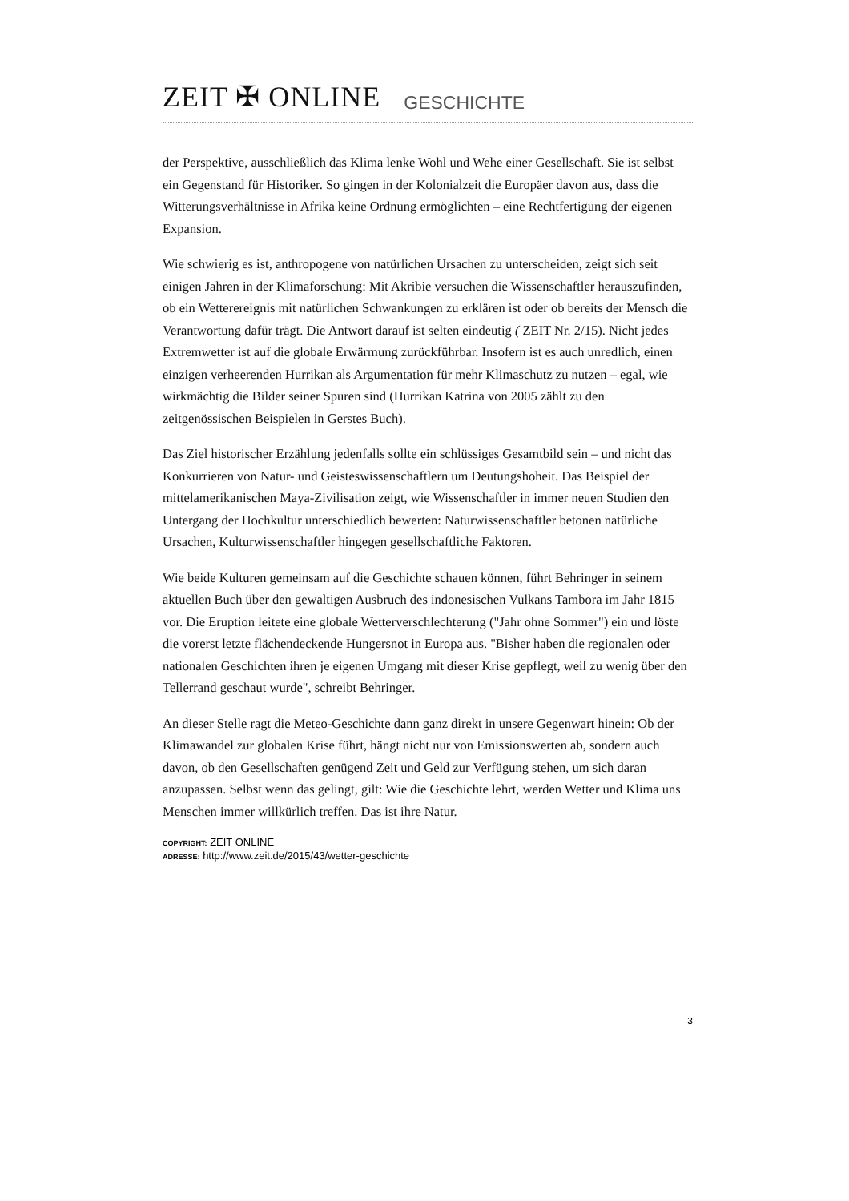ZEIT ✠ ONLINE GESCHICHTE
der Perspektive, ausschließlich das Klima lenke Wohl und Wehe einer Gesellschaft. Sie ist selbst ein Gegenstand für Historiker. So gingen in der Kolonialzeit die Europäer davon aus, dass die Witterungsverhältnisse in Afrika keine Ordnung ermöglichten – eine Rechtfertigung der eigenen Expansion.
Wie schwierig es ist, anthropogene von natürlichen Ursachen zu unterscheiden, zeigt sich seit einigen Jahren in der Klimaforschung: Mit Akribie versuchen die Wissenschaftler herauszufinden, ob ein Wetterereignis mit natürlichen Schwankungen zu erklären ist oder ob bereits der Mensch die Verantwortung dafür trägt. Die Antwort darauf ist selten eindeutig ( ZEIT Nr. 2/15). Nicht jedes Extremwetter ist auf die globale Erwärmung zurückführbar. Insofern ist es auch unredlich, einen einzigen verheerenden Hurrikan als Argumentation für mehr Klimaschutz zu nutzen – egal, wie wirkmächtig die Bilder seiner Spuren sind (Hurrikan Katrina von 2005 zählt zu den zeitgenössischen Beispielen in Gerstes Buch).
Das Ziel historischer Erzählung jedenfalls sollte ein schlüssiges Gesamtbild sein – und nicht das Konkurrieren von Natur- und Geisteswissenschaftlern um Deutungshoheit. Das Beispiel der mittelamerikanischen Maya-Zivilisation zeigt, wie Wissenschaftler in immer neuen Studien den Untergang der Hochkultur unterschiedlich bewerten: Naturwissenschaftler betonen natürliche Ursachen, Kulturwissenschaftler hingegen gesellschaftliche Faktoren.
Wie beide Kulturen gemeinsam auf die Geschichte schauen können, führt Behringer in seinem aktuellen Buch über den gewaltigen Ausbruch des indonesischen Vulkans Tambora im Jahr 1815 vor. Die Eruption leitete eine globale Wetterverschlechterung ("Jahr ohne Sommer") ein und löste die vorerst letzte flächendeckende Hungersnot in Europa aus. "Bisher haben die regionalen oder nationalen Geschichten ihren je eigenen Umgang mit dieser Krise gepflegt, weil zu wenig über den Tellerrand geschaut wurde", schreibt Behringer.
An dieser Stelle ragt die Meteo-Geschichte dann ganz direkt in unsere Gegenwart hinein: Ob der Klimawandel zur globalen Krise führt, hängt nicht nur von Emissionswerten ab, sondern auch davon, ob den Gesellschaften genügend Zeit und Geld zur Verfügung stehen, um sich daran anzupassen. Selbst wenn das gelingt, gilt: Wie die Geschichte lehrt, werden Wetter und Klima uns Menschen immer willkürlich treffen. Das ist ihre Natur.
COPYRIGHT: ZEIT ONLINE
ADRESSE: http://www.zeit.de/2015/43/wetter-geschichte
3